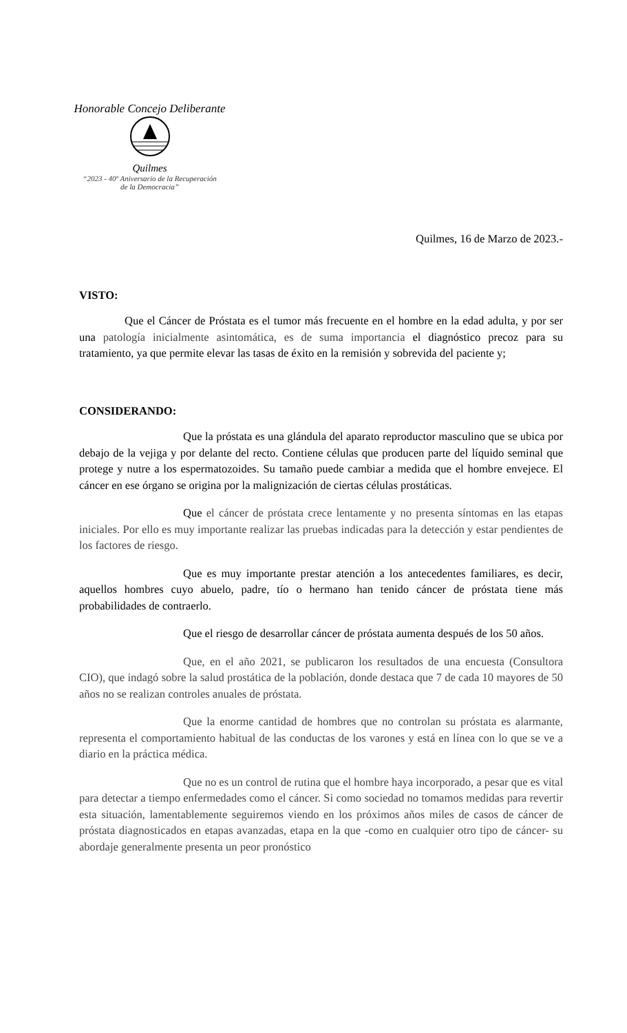Honorable Concejo Deliberante
Quilmes
“2023 - 40º Aniversario de la Recuperación
de la Democracia”
Quilmes, 16 de Marzo de 2023.-
VISTO:
Que el Cáncer de Próstata es el tumor más frecuente en el hombre en la edad adulta, y por ser una patología inicialmente asintomática, es de suma importancia el diagnóstico precoz para su tratamiento, ya que permite elevar las tasas de éxito en la remisión y sobrevida del paciente y;
CONSIDERANDO:
Que la próstata es una glándula del aparato reproductor masculino que se ubica por debajo de la vejiga y por delante del recto. Contiene células que producen parte del líquido seminal que protege y nutre a los espermatozoides. Su tamaño puede cambiar a medida que el hombre envejece. El cáncer en ese órgano se origina por la malignización de ciertas células prostáticas.
Que el cáncer de próstata crece lentamente y no presenta síntomas en las etapas iniciales. Por ello es muy importante realizar las pruebas indicadas para la detección y estar pendientes de los factores de riesgo.
Que es muy importante prestar atención a los antecedentes familiares, es decir, aquellos hombres cuyo abuelo, padre, tío o hermano han tenido cáncer de próstata tiene más probabilidades de contraerlo.
Que el riesgo de desarrollar cáncer de próstata aumenta después de los 50 años.
Que, en el año 2021, se publicaron los resultados de una encuesta (Consultora CIO), que indagó sobre la salud prostática de la población, donde destaca que 7 de cada 10 mayores de 50 años no se realizan controles anuales de próstata.
Que la enorme cantidad de hombres que no controlan su próstata es alarmante, representa el comportamiento habitual de las conductas de los varones y está en línea con lo que se ve a diario en la práctica médica.
Que no es un control de rutina que el hombre haya incorporado, a pesar que es vital para detectar a tiempo enfermedades como el cáncer. Si como sociedad no tomamos medidas para revertir esta situación, lamentablemente seguiremos viendo en los próximos años miles de casos de cáncer de próstata diagnosticados en etapas avanzadas, etapa en la que -como en cualquier otro tipo de cáncer- su abordaje generalmente presenta un peor pronóstico